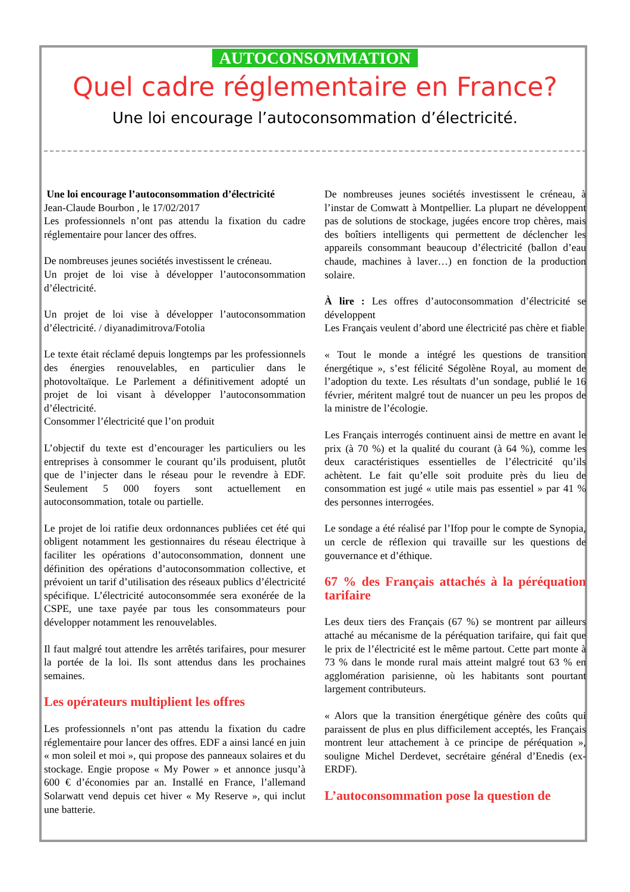AUTOCONSOMMATION
Quel cadre réglementaire en France?
Une loi encourage l’autoconsommation d’électricité.
Une loi encourage l’autoconsommation d’électricité
Jean-Claude Bourbon , le 17/02/2017
Les professionnels n’ont pas attendu la fixation du cadre réglementaire pour lancer des offres.
De nombreuses jeunes sociétés investissent le créneau.
Un projet de loi vise à développer l’autoconsommation d’électricité.
Un projet de loi vise à développer l’autoconsommation d’électricité. / diyanadimitrova/Fotolia
Le texte était réclamé depuis longtemps par les professionnels des énergies renouvelables, en particulier dans le photovoltaïque. Le Parlement a définitivement adopté un projet de loi visant à développer l’autoconsommation d’électricité.
Consommer l’électricité que l’on produit
L’objectif du texte est d’encourager les particuliers ou les entreprises à consommer le courant qu’ils produisent, plutôt que de l’injecter dans le réseau pour le revendre à EDF. Seulement 5 000 foyers sont actuellement en autoconsommation, totale ou partielle.
Le projet de loi ratifie deux ordonnances publiées cet été qui obligent notamment les gestionnaires du réseau électrique à faciliter les opérations d’autoconsommation, donnent une définition des opérations d’autoconsommation collective, et prévoient un tarif d’utilisation des réseaux publics d’électricité spécifique. L’électricité autoconsommée sera exonérée de la CSPE, une taxe payée par tous les consommateurs pour développer notamment les renouvelables.
Il faut malgré tout attendre les arrêtés tarifaires, pour mesurer la portée de la loi. Ils sont attendus dans les prochaines semaines.
Les opérateurs multiplient les offres
Les professionnels n’ont pas attendu la fixation du cadre réglementaire pour lancer des offres. EDF a ainsi lancé en juin « mon soleil et moi », qui propose des panneaux solaires et du stockage. Engie propose « My Power » et annonce jusqu’à 600 € d’économies par an. Installé en France, l’allemand Solarwatt vend depuis cet hiver « My Reserve », qui inclut une batterie.
De nombreuses jeunes sociétés investissent le créneau, à l’instar de Comwatt à Montpellier. La plupart ne développent pas de solutions de stockage, jugées encore trop chères, mais des boîtiers intelligents qui permettent de déclencher les appareils consommant beaucoup d’électricité (ballon d’eau chaude, machines à laver…) en fonction de la production solaire.
À lire : Les offres d’autoconsommation d’électricité se développent
Les Français veulent d’abord une électricité pas chère et fiable
« Tout le monde a intégré les questions de transition énergétique », s’est félicité Ségolène Royal, au moment de l’adoption du texte. Les résultats d’un sondage, publié le 16 février, méritent malgré tout de nuancer un peu les propos de la ministre de l’écologie.
Les Français interrogés continuent ainsi de mettre en avant le prix (à 70 %) et la qualité du courant (à 64 %), comme les deux caractéristiques essentielles de l’électricité qu’ils achètent. Le fait qu’elle soit produite près du lieu de consommation est jugé « utile mais pas essentiel » par 41 % des personnes interrogées.
Le sondage a été réalisé par l’Ifop pour le compte de Synopia, un cercle de réflexion qui travaille sur les questions de gouvernance et d’éthique.
67 % des Français attachés à la péréquation tarifaire
Les deux tiers des Français (67 %) se montrent par ailleurs attaché au mécanisme de la péréquation tarifaire, qui fait que le prix de l’électricité est le même partout. Cette part monte à 73 % dans le monde rural mais atteint malgré tout 63 % en agglomération parisienne, où les habitants sont pourtant largement contributeurs.
« Alors que la transition énergétique génère des coûts qui paraissent de plus en plus difficilement acceptés, les Français montrent leur attachement à ce principe de péréquation », souligne Michel Derdevet, secrétaire général d’Enedis (ex-ERDF).
L’autoconsommation pose la question de